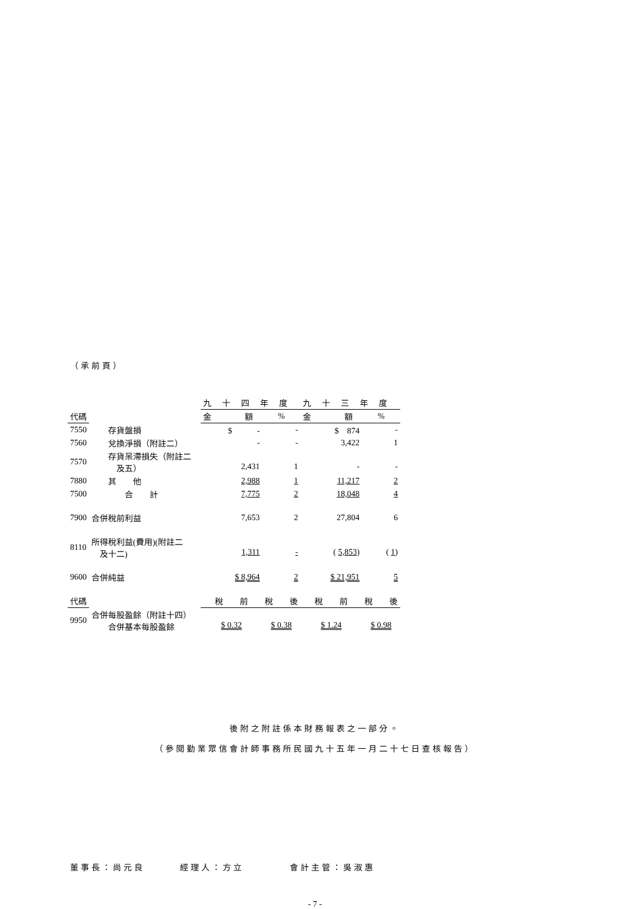（承前頁）
| | | 九十四年度 | | 九十三年度 | |
| --- | --- | --- | --- | --- | --- |
| 代碼 | | 金 額 | % | 金 額 | % |
| 7550 | 存貨盤損 | $ - | - | $ 874 | - |
| 7560 | 兌換淨損（附註二） | - | - | 3,422 | 1 |
| 7570 | 存貨呆滯損失（附註二 及五） | 2,431 | 1 | - | - |
| 7880 | 其 他 | 2,988 | 1 | 11,217 | 2 |
| 7500 | 合 計 | 7,775 | 2 | 18,048 | 4 |
| 7900 | 合併稅前利益 | 7,653 | 2 | 27,804 | 6 |
| 8110 | 所得稅利益(費用)(附註二 及十二) | 1,311 | - | ( 5,853 ) | ( 1 ) |
| 9600 | 合併純益 | $ 8,964 | 2 | $ 21,951 | 5 |
| 代碼 | | 稅 前 | 稅 後 | 稅 前 | 稅 後 |
| 9950 | 合併每股盈餘（附註十四） 合併基本每股盈餘 | $ 0.32 | $ 0.38 | $ 1.24 | $ 0.98 |
後附之附註係本財務報表之一部分。
（參閱勤業眾信會計師事務所民國九十五年一月二十七日查核報告）
董事長：尚元良 經理人：方立 會計主管：吳淑惠
- 7 -